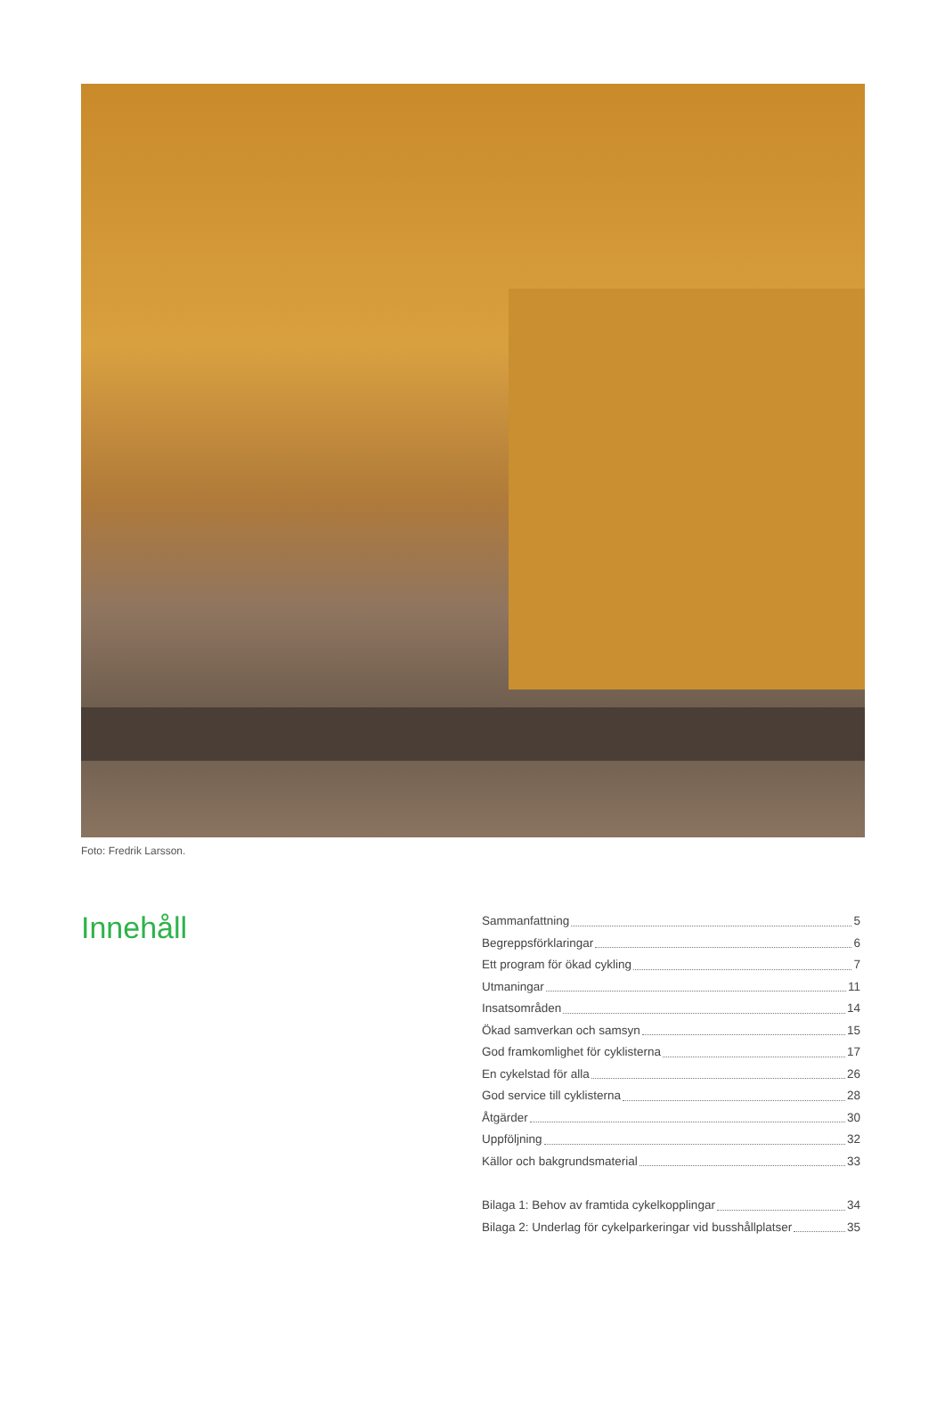Foto: Fredrik Larsson.
Innehåll
Sammanfattning 5
Begreppsförklaringar 6
Ett program för ökad cykling 7
Utmaningar 11
Insatsområden 14
Ökad samverkan och samsyn 15
God framkomlighet för cyklisterna 17
En cykelstad för alla 26
God service till cyklisterna 28
Åtgärder 30
Uppföljning 32
Källor och bakgrundsmaterial 33
Bilaga 1: Behov av framtida cykelkopplingar 34
Bilaga 2: Underlag för cykelparkeringar vid busshållplatser 35